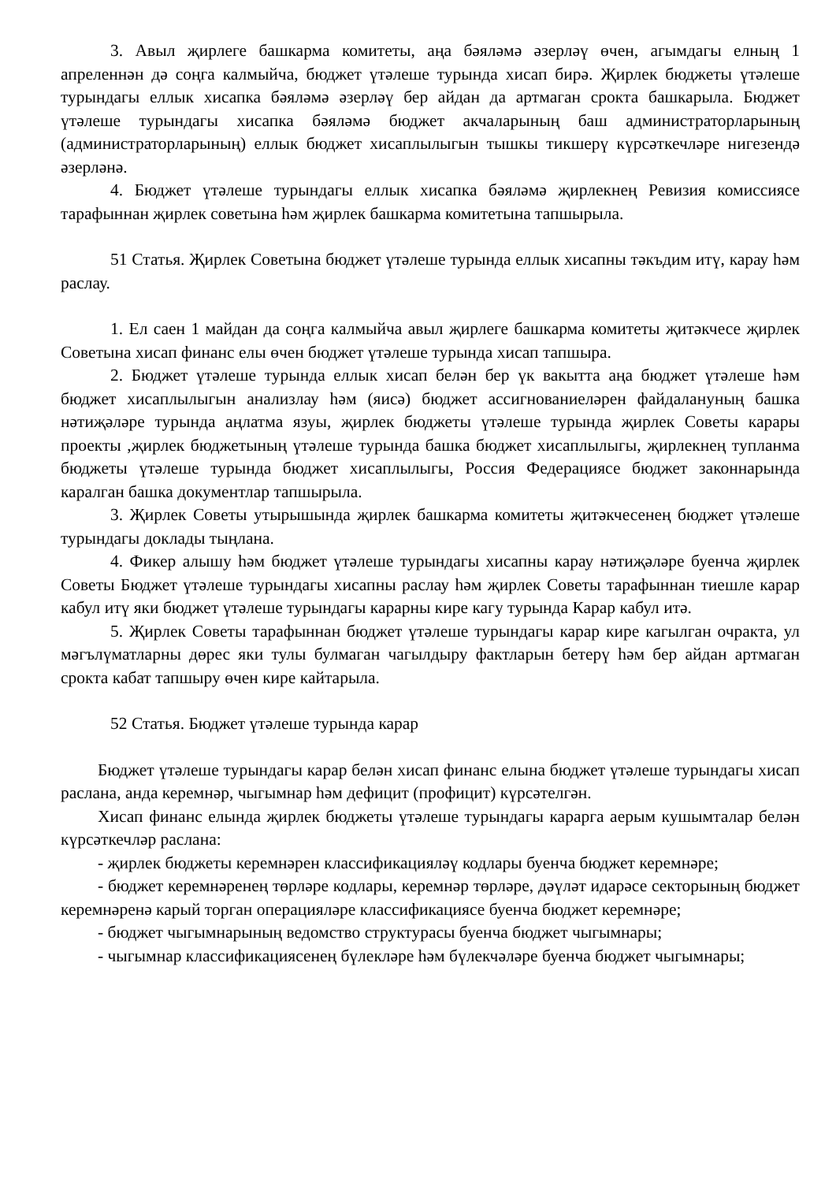3. Авыл җирлеге башкарма комитеты, аңа бәяләмә әзерләү өчен, агымдагы елның 1 апреленнән дә соңга калмыйча, бюджет үтәлеше турында хисап бирә. Җирлек бюджеты үтәлеше турындагы еллык хисапка бәяләмә әзерләү бер айдан да артмаган срокта башкарыла. Бюджет үтәлеше турындагы хисапка бәяләмә бюджет акчаларының баш администраторларының (администраторларының) еллык бюджет хисаплылыгын тышкы тикшерү күрсәткечләре нигезендә әзерләнә.
4. Бюджет үтәлеше турындагы еллык хисапка бәяләмә җирлекнең Ревизия комиссиясе тарафыннан җирлек советына һәм җирлек башкарма комитетына тапшырыла.
51 Статья. Җирлек Советына бюджет үтәлеше турында еллык хисапны тәкъдим итү, карау һәм раслау.
1. Ел саен 1 майдан да соңга калмыйча авыл җирлеге башкарма комитеты җитәкчесе җирлек Советына хисап финанс елы өчен бюджет үтәлеше турында хисап тапшыра.
2. Бюджет үтәлеше турында еллык хисап белән бер үк вакытта аңа бюджет үтәлеше һәм бюджет хисаплылыгын анализлау һәм (яисә) бюджет ассигнованиеләрен файдалануның башка нәтиҗәләре турында аңлатма язуы, җирлек бюджеты үтәлеше турында җирлек Советы карары проекты ,җирлек бюджетының үтәлеше турында башка бюджет хисаплылыгы, җирлекнең тупланма бюджеты үтәлеше турында бюджет хисаплылыгы, Россия Федерациясе бюджет законнарында каралган башка документлар тапшырыла.
3. Җирлек Советы утырышында җирлек башкарма комитеты җитәкчесенең бюджет үтәлеше турындагы доклады тыңлана.
4. Фикер алышу һәм бюджет үтәлеше турындагы хисапны карау нәтиҗәләре буенча җирлек Советы Бюджет үтәлеше турындагы хисапны раслау һәм җирлек Советы тарафыннан тиешле карар кабул итү яки бюджет үтәлеше турындагы карарны кире кагу турында Карар кабул итә.
5. Җирлек Советы тарафыннан бюджет үтәлеше турындагы карар кире кагылган очракта, ул мәгълүматларны дөрес яки тулы булмаган чагылдыру фактларын бетерү һәм бер айдан артмаган срокта кабат тапшыру өчен кире кайтарыла.
52 Статья. Бюджет үтәлеше турында карар
Бюджет үтәлеше турындагы карар белән хисап финанс елына бюджет үтәлеше турындагы хисап раслана, анда керемнәр, чыгымнар һәм дефицит (профицит) күрсәтелгән.
Хисап финанс елында җирлек бюджеты үтәлеше турындагы карарга аерым кушымталар белән күрсәткечләр раслана:
- җирлек бюджеты керемнәрен классификацияләү кодлары буенча бюджет керемнәре;
- бюджет керемнәренең төрләре кодлары, керемнәр төрләре, дәүләт идарәсе секторының бюджет керемнәренә карый торган операцияләре классификациясе буенча бюджет керемнәре;
- бюджет чыгымнарының ведомство структурасы буенча бюджет чыгымнары;
- чыгымнар классификациясенең бүлекләре һәм бүлекчәләре буенча бюджет чыгымнары;